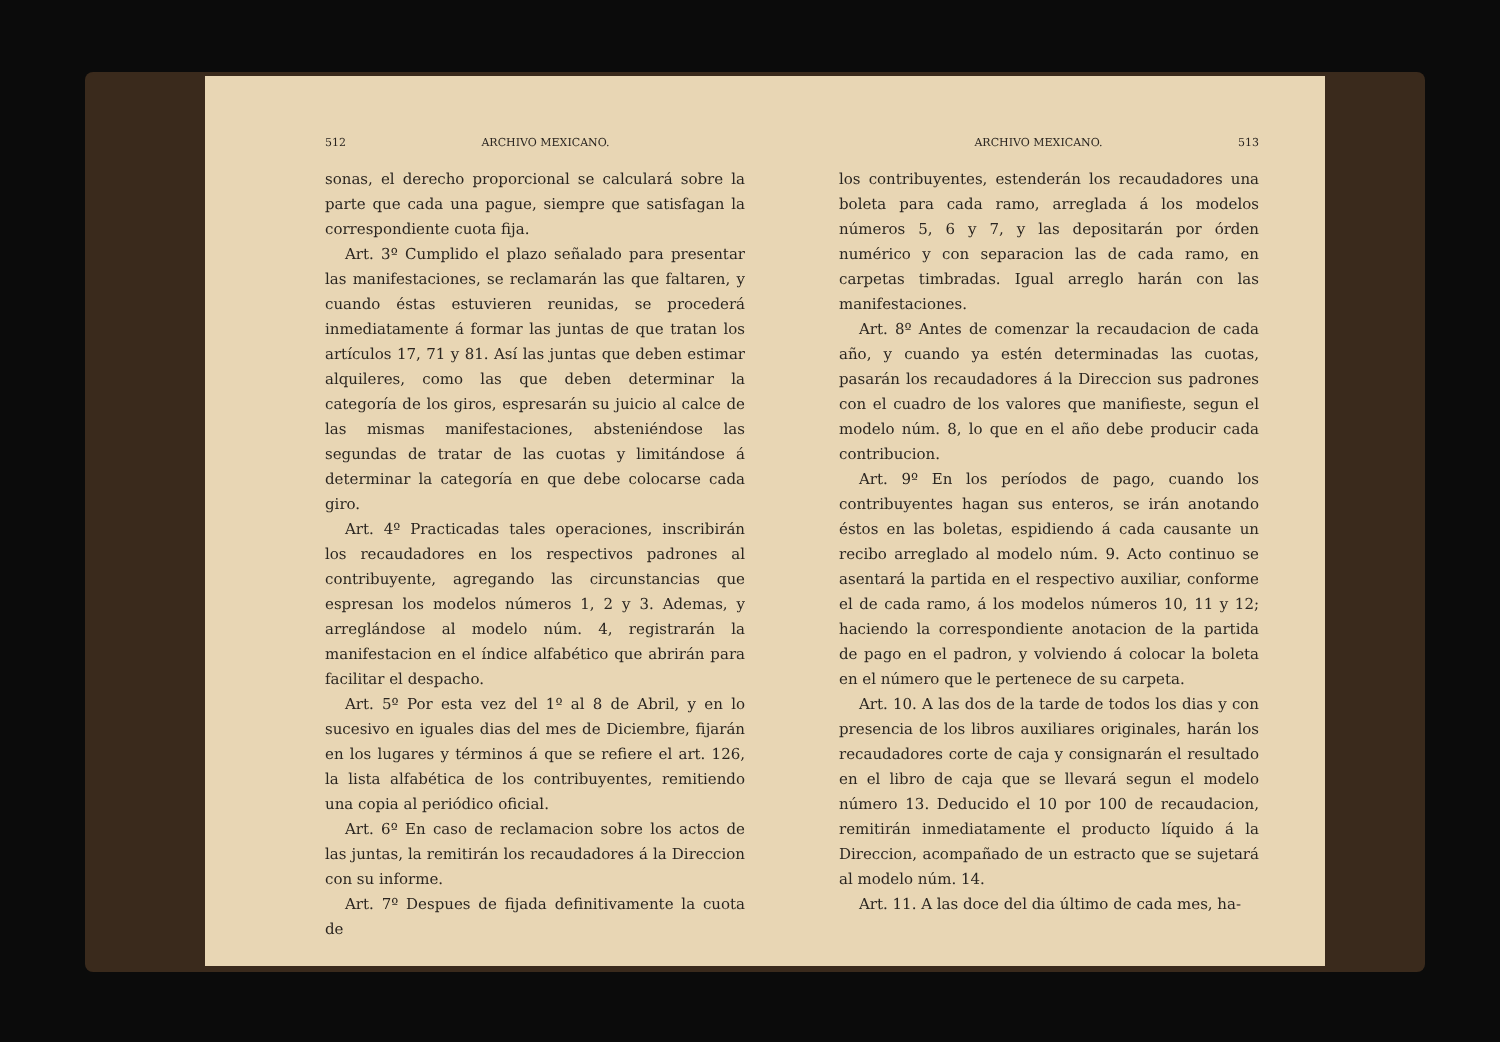512 ARCHIVO MEXICANO.
sonas, el derecho proporcional se calculará sobre la parte que cada una pague, siempre que satisfagan la correspondiente cuota fija.
Art. 3º Cumplido el plazo señalado para presentar las manifestaciones, se reclamarán las que faltaren, y cuando éstas estuvieren reunidas, se procederá inmediatamente á formar las juntas de que tratan los artículos 17, 71 y 81. Así las juntas que deben estimar alquileres, como las que deben determinar la categoría de los giros, espresarán su juicio al calce de las mismas manifestaciones, absteniéndose las segundas de tratar de las cuotas y limitándose á determinar la categoría en que debe colocarse cada giro.
Art. 4º Practicadas tales operaciones, inscribirán los recaudadores en los respectivos padrones al contribuyente, agregando las circunstancias que espresan los modelos números 1, 2 y 3. Ademas, y arreglándose al modelo núm. 4, registrarán la manifestacion en el índice alfabético que abrirán para facilitar el despacho.
Art. 5º Por esta vez del 1º al 8 de Abril, y en lo sucesivo en iguales dias del mes de Diciembre, fijarán en los lugares y términos á que se refiere el art. 126, la lista alfabética de los contribuyentes, remitiendo una copia al periódico oficial.
Art. 6º En caso de reclamacion sobre los actos de las juntas, la remitirán los recaudadores á la Direccion con su informe.
Art. 7º Despues de fijada definitivamente la cuota de
ARCHIVO MEXICANO. 513
los contribuyentes, estenderán los recaudadores una boleta para cada ramo, arreglada á los modelos números 5, 6 y 7, y las depositarán por órden numérico y con separacion las de cada ramo, en carpetas timbradas. Igual arreglo harán con las manifestaciones.
Art. 8º Antes de comenzar la recaudacion de cada año, y cuando ya estén determinadas las cuotas, pasarán los recaudadores á la Direccion sus padrones con el cuadro de los valores que manifieste, segun el modelo núm. 8, lo que en el año debe producir cada contribucion.
Art. 9º En los períodos de pago, cuando los contribuyentes hagan sus enteros, se irán anotando éstos en las boletas, espidiendo á cada causante un recibo arreglado al modelo núm. 9. Acto continuo se asentará la partida en el respectivo auxiliar, conforme el de cada ramo, á los modelos números 10, 11 y 12; haciendo la correspondiente anotacion de la partida de pago en el padron, y volviendo á colocar la boleta en el número que le pertenece de su carpeta.
Art. 10. A las dos de la tarde de todos los dias y con presencia de los libros auxiliares originales, harán los recaudadores corte de caja y consignarán el resultado en el libro de caja que se llevará segun el modelo número 13. Deducido el 10 por 100 de recaudacion, remitirán inmediatamente el producto líquido á la Direccion, acompañado de un estracto que se sujetará al modelo núm. 14.
Art. 11. A las doce del dia último de cada mes, ha-